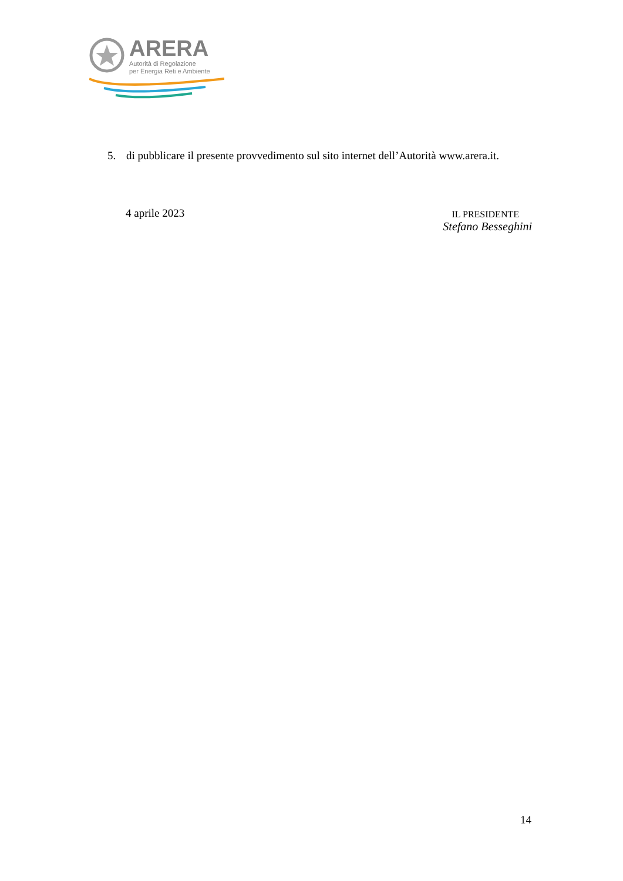ARERA
Autorità di Regolazione
per Energia Reti e Ambiente
5. di pubblicare il presente provvedimento sul sito internet dell’Autorità www.arera.it.
4 aprile 2023
IL PRESIDENTE
Stefano Besseghini
14